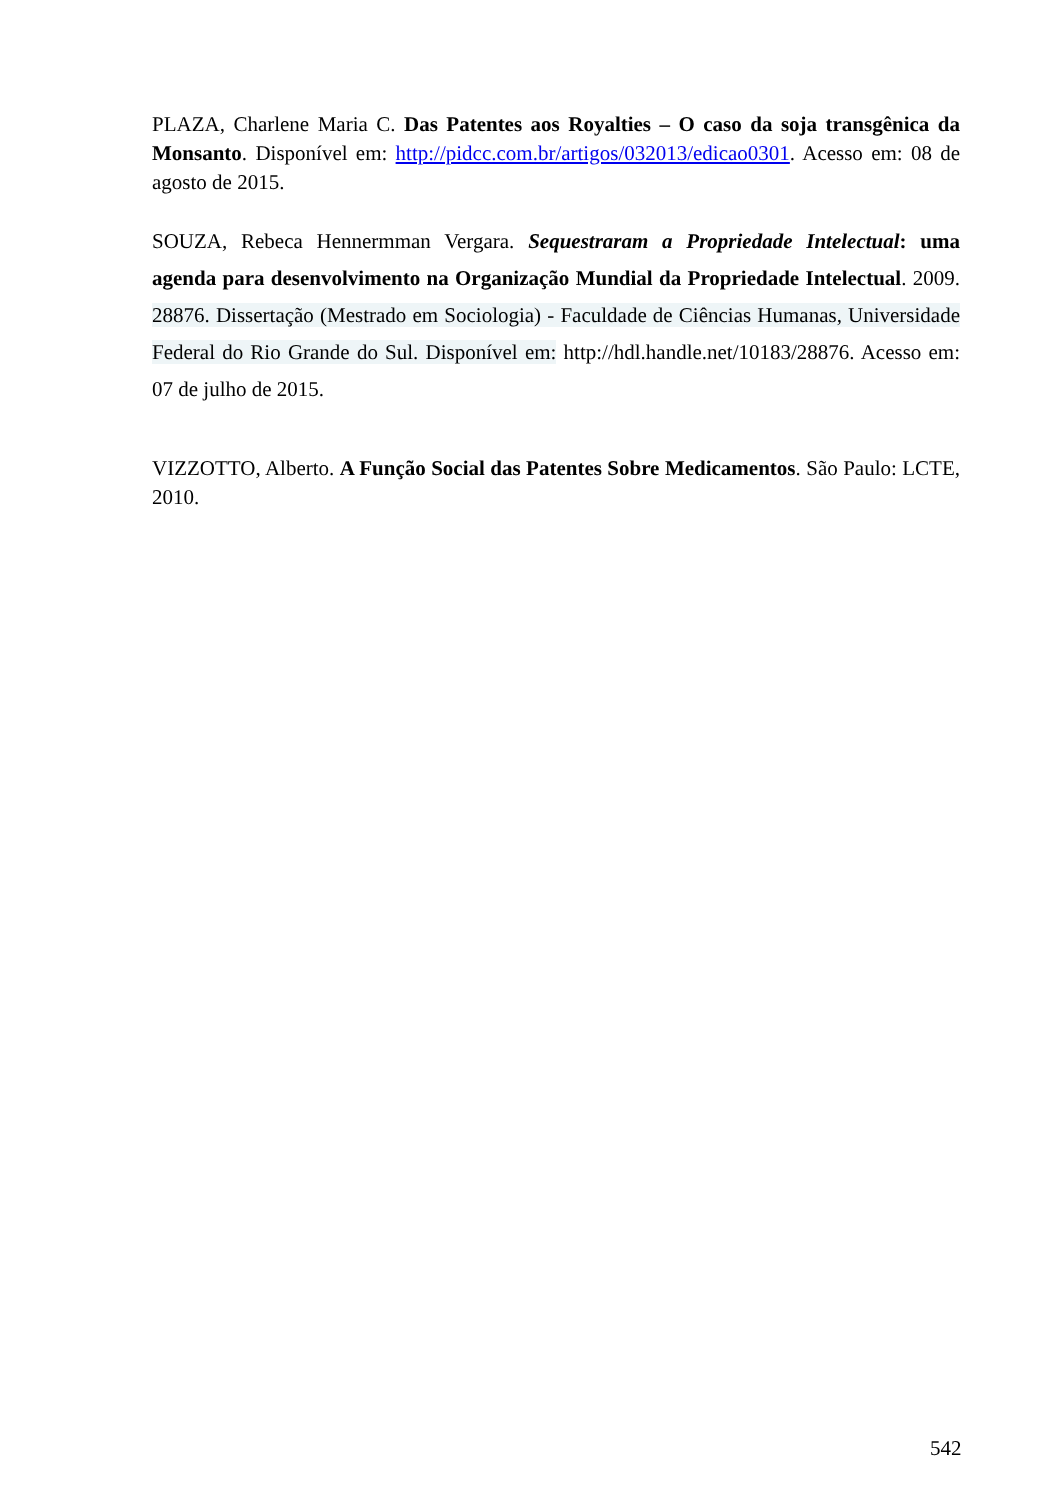PLAZA, Charlene Maria C. Das Patentes aos Royalties – O caso da soja transgênica da Monsanto. Disponível em: http://pidcc.com.br/artigos/032013/edicao0301. Acesso em: 08 de agosto de 2015.
SOUZA, Rebeca Hennermman Vergara. Sequestraram a Propriedade Intelectual: uma agenda para desenvolvimento na Organização Mundial da Propriedade Intelectual. 2009. 28876. Dissertação (Mestrado em Sociologia) - Faculdade de Ciências Humanas, Universidade Federal do Rio Grande do Sul. Disponível em: http://hdl.handle.net/10183/28876. Acesso em: 07 de julho de 2015.
VIZZOTTO, Alberto. A Função Social das Patentes Sobre Medicamentos. São Paulo: LCTE, 2010.
542